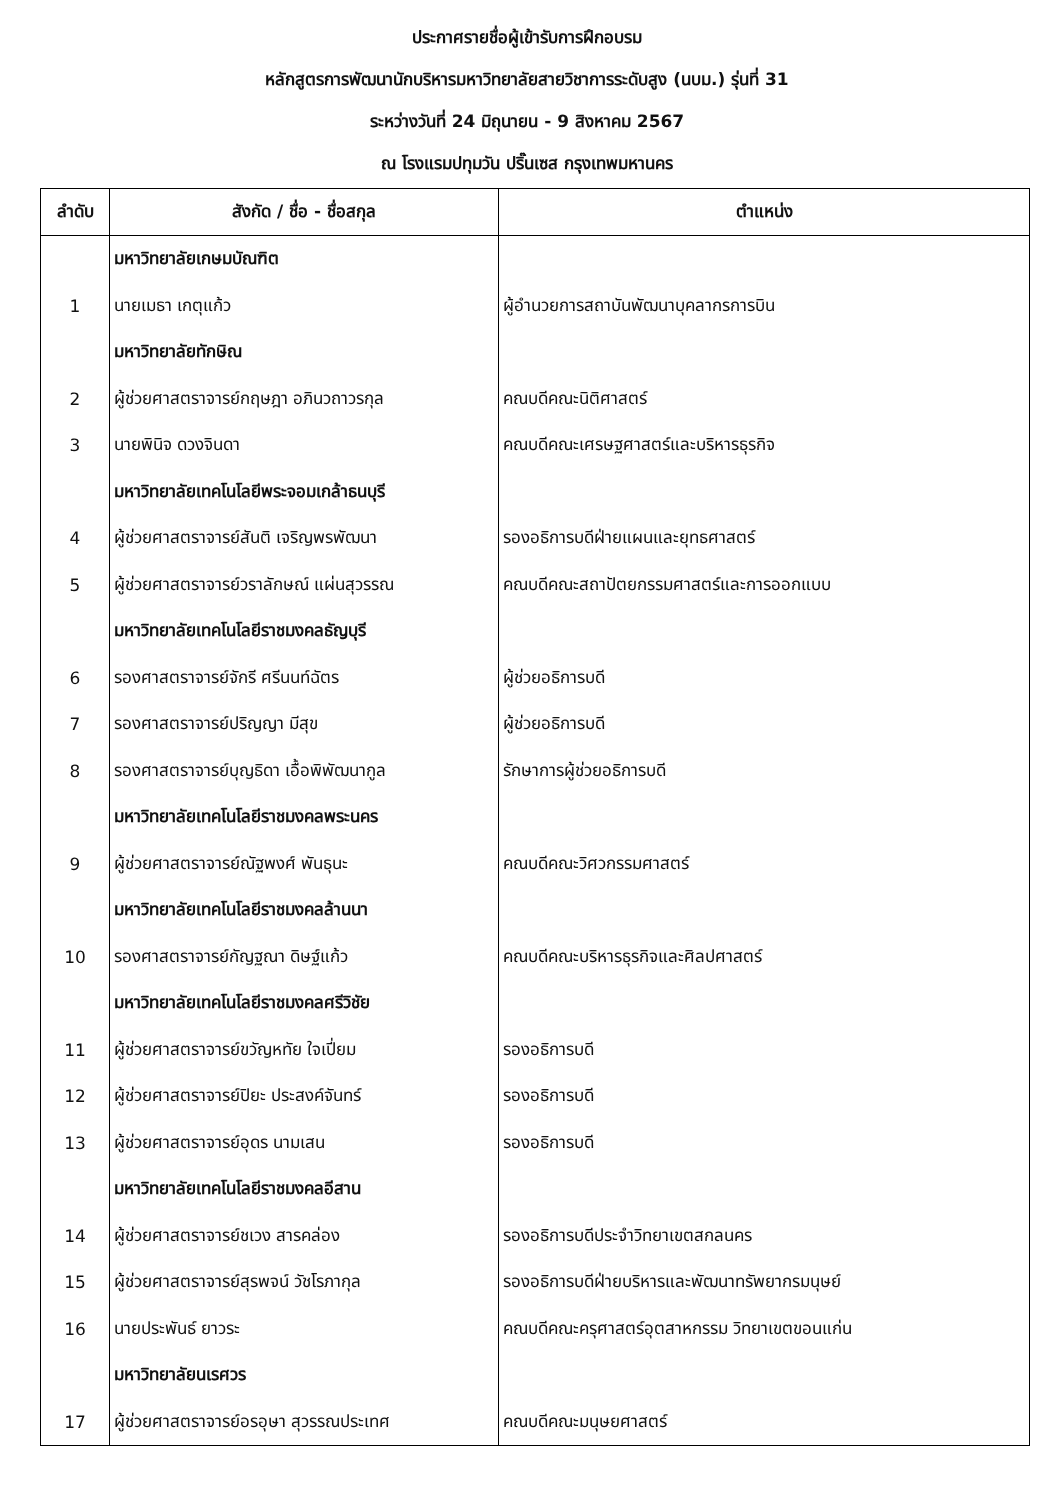ประกาศรายชื่อผู้เข้ารับการฝึกอบรม
หลักสูตรการพัฒนานักบริหารมหาวิทยาลัยสายวิชาการระดับสูง (นบม.) รุ่นที่ 31
ระหว่างวันที่ 24 มิถุนายน - 9 สิงหาคม 2567
ณ โรงแรมปทุมวัน ปริ๊นเซส กรุงเทพมหานคร
| ลำดับ | สังกัด / ชื่อ - ชื่อสกุล | ตำแหน่ง |
| --- | --- | --- |
| | มหาวิทยาลัยเกษมบัณฑิต | |
| 1 | นายเมธา เกตุแก้ว | ผู้อำนวยการสถาบันพัฒนาบุคลากรการบิน |
| | มหาวิทยาลัยทักษิณ | |
| 2 | ผู้ช่วยศาสตราจารย์กฤษฎา อภินวถาวรกุล | คณบดีคณะนิติศาสตร์ |
| 3 | นายพินิจ ดวงจินดา | คณบดีคณะเศรษฐศาสตร์และบริหารธุรกิจ |
| | มหาวิทยาลัยเทคโนโลยีพระจอมเกล้าธนบุรี | |
| 4 | ผู้ช่วยศาสตราจารย์สันติ เจริญพรพัฒนา | รองอธิการบดีฝ่ายแผนและยุทธศาสตร์ |
| 5 | ผู้ช่วยศาสตราจารย์วราลักษณ์ แผ่นสุวรรณ | คณบดีคณะสถาปัตยกรรมศาสตร์และการออกแบบ |
| | มหาวิทยาลัยเทคโนโลยีราชมงคลธัญบุรี | |
| 6 | รองศาสตราจารย์จักรี ศรีนนท์ฉัตร | ผู้ช่วยอธิการบดี |
| 7 | รองศาสตราจารย์ปริญญา มีสุข | ผู้ช่วยอธิการบดี |
| 8 | รองศาสตราจารย์บุญธิดา เอื้อพิพัฒนากูล | รักษาการผู้ช่วยอธิการบดี |
| | มหาวิทยาลัยเทคโนโลยีราชมงคลพระนคร | |
| 9 | ผู้ช่วยศาสตราจารย์ณัฐพงศ์ พันธุนะ | คณบดีคณะวิศวกรรมศาสตร์ |
| | มหาวิทยาลัยเทคโนโลยีราชมงคลล้านนา | |
| 10 | รองศาสตราจารย์กัญฐณา ดิษฐ์แก้ว | คณบดีคณะบริหารธุรกิจและศิลปศาสตร์ |
| | มหาวิทยาลัยเทคโนโลยีราชมงคลศรีวิชัย | |
| 11 | ผู้ช่วยศาสตราจารย์ขวัญหทัย ใจเปี่ยม | รองอธิการบดี |
| 12 | ผู้ช่วยศาสตราจารย์ปิยะ ประสงค์จันทร์ | รองอธิการบดี |
| 13 | ผู้ช่วยศาสตราจารย์อุดร นามเสน | รองอธิการบดี |
| | มหาวิทยาลัยเทคโนโลยีราชมงคลอีสาน | |
| 14 | ผู้ช่วยศาสตราจารย์ชเวง สารคล่อง | รองอธิการบดีประจำวิทยาเขตสกลนคร |
| 15 | ผู้ช่วยศาสตราจารย์สุรพจน์ วัชโรภากุล | รองอธิการบดีฝ่ายบริหารและพัฒนาทรัพยากรมนุษย์ |
| 16 | นายประพันธ์ ยาวระ | คณบดีคณะครุศาสตร์อุตสาหกรรม วิทยาเขตขอนแก่น |
| | มหาวิทยาลัยนเรศวร | |
| 17 | ผู้ช่วยศาสตราจารย์อรอุษา สุวรรณประเทศ | คณบดีคณะมนุษยศาสตร์ |